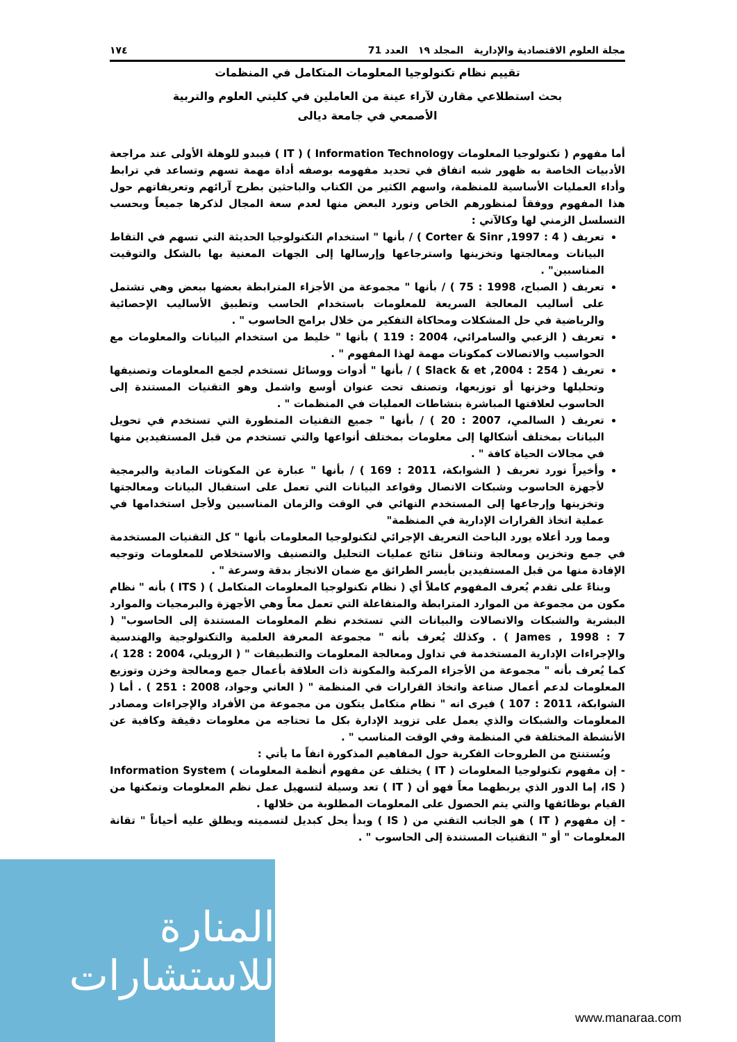مجلة العلوم الاقتصادية والإدارية المجلد ١٩ العدد 71 ١٧٤
تقييم نظام تكنولوجيا المعلومات المتكامل في المنظمات
بحث استطلاعي مقارن لآراء عينة من العاملين في كليتي العلوم والتربية
الأصمعي في جامعة ديالى
أما مفهوم ( تكنولوجيا المعلومات Information Technology ) ( IT ) فيبدو للوهلة الأولى عند مراجعة الأدبيات الخاصة به ظهور شبه اتفاق في تحديد مفهومه بوصفه أداة مهمة تسهم وتساعد في ترابط وأداء العمليات الأساسية للمنظمة، واسهم الكثير من الكتاب والباحثين بطرح آرائهم وتعريفاتهم حول هذا المفهوم ووفقاً لمنظورهم الخاص ونورد البعض منها لعدم سعة المجال لذكرها جميعاً وبحسب التسلسل الزمني لها وكالآتي :
تعريف ( Corter & Sinr ,1997 : 4 ) / بأنها " استخدام التكنولوجيا الحديثة التي تسهم في التقاط البيانات ومعالجتها وتخزينها واسترجاعها وإرسالها إلى الجهات المعنية بها بالشكل والتوقيت المناسبين" .
تعريف ( الصباح، 1998 : 75 ) / بأنها " مجموعة من الأجزاء المترابطة بعضها ببعض وهي تشتمل على أساليب المعالجة السريعة للمعلومات باستخدام الحاسب وتطبيق الأساليب الإحصائية والرياضية في حل المشكلات ومحاكاة التفكير من خلال برامج الحاسوب " .
تعريف ( الزعبي والسامرائي، 2004 : 119 ) بأنها " خليط من استخدام البيانات والمعلومات مع الحواسيب والاتصالات كمكونات مهمة لهذا المفهوم " .
تعريف ( Slack & et ,2004 : 254 ) / بأنها " أدوات ووسائل تستخدم لجمع المعلومات وتصنيفها وتحليلها وخزنها أو توزيعها، وتصنف تحت عنوان أوسع واشمل وهو التقنيات المستندة إلى الحاسوب لعلاقتها المباشرة بنشاطات العمليات في المنظمات " .
تعريف ( السالمي، 2007 : 20 ) / بأنها " جميع التقنيات المتطورة التي تستخدم في تحويل البيانات بمختلف أشكالها إلى معلومات بمختلف أنواعها والتي تستخدم من قبل المستفيدين منها في مجالات الحياة كافة " .
وأخيراً نورد تعريف ( الشوابكة، 2011 : 169 ) / بأنها " عبارة عن المكونات المادية والبرمجية لأجهزة الحاسوب وشبكات الاتصال وقواعد البيانات التي تعمل على استقبال البيانات ومعالجتها وتخزينها وإرجاعها إلى المستخدم النهائي في الوقت والزمان المناسبين ولأجل استخدامها في عملية اتخاذ القرارات الإدارية في المنظمة"
ومما ورد أعلاه يورد الباحث التعريف الإجرائي لتكنولوجيا المعلومات بأنها " كل التقنيات المستخدمة في جمع وتخزين ومعالجة وتناقل نتائج عمليات التحليل والتصنيف والاستخلاص للمعلومات وتوجيه الإفادة منها من قبل المستفيدين بأيسر الطرائق مع ضمان الانجاز بدقة وسرعة " .
وبناءً على تقدم يُعرف المفهوم كاملاً أي ( نظام تكنولوجيا المعلومات المتكامل ) ( ITS ) بأنه " نظام مكون من مجموعة من الموارد المترابطة والمتفاعلة التي تعمل معاً وهي الأجهزة والبرمجيات والموارد البشرية والشبكات والاتصالات والبيانات التي تستخدم نظم المعلومات المستندة إلى الحاسوب" ( James , 1998 : 7 ) . وكذلك يُعرف بأنه " مجموعة المعرفة العلمية والتكنولوجية والهندسية والإجراءات الإدارية المستخدمة في تداول ومعالجة المعلومات والتطبيقات " ( الرويلي، 2004 : 128 )، كما يُعرف بأنه " مجموعة من الأجزاء المركبة والمكونة ذات العلاقة بأعمال جمع ومعالجة وخزن وتوزيع المعلومات لدعم أعمال صناعة واتخاذ القرارات في المنظمة " ( العاني وجواد، 2008 : 251 ) . أما ( الشوابكة، 2011 : 107 ) فيرى انه " نظام متكامل يتكون من مجموعة من الأفراد والإجراءات ومصادر المعلومات والشبكات والذي يعمل على تزويد الإدارة بكل ما تحتاجه من معلومات دقيقة وكافية عن الأنشطة المختلفة في المنظمة وفي الوقت المناسب " .
ويُستنتج من الطروحات الفكرية حول المفاهيم المذكورة انفاً ما يأتي :
- إن مفهوم تكنولوجيا المعلومات ( IT ) يختلف عن مفهوم أنظمة المعلومات Information System ( IS )، إما الدور الذي يربطهما معاً فهو أن ( IT ) تعد وسيلة لتسهيل عمل نظم المعلومات وتمكنها من القيام بوظائفها والتي يتم الحصول على المعلومات المطلوبة من خلالها .
- إن مفهوم ( IT ) هو الجانب التقني من ( IS ) وبدأ يحل كبديل لتسميته ويطلق عليه أحياناً " تقانة المعلومات " أو " التقنيات المستندة إلى الحاسوب " .
المنارة للاستشارات
www.manaraa.com